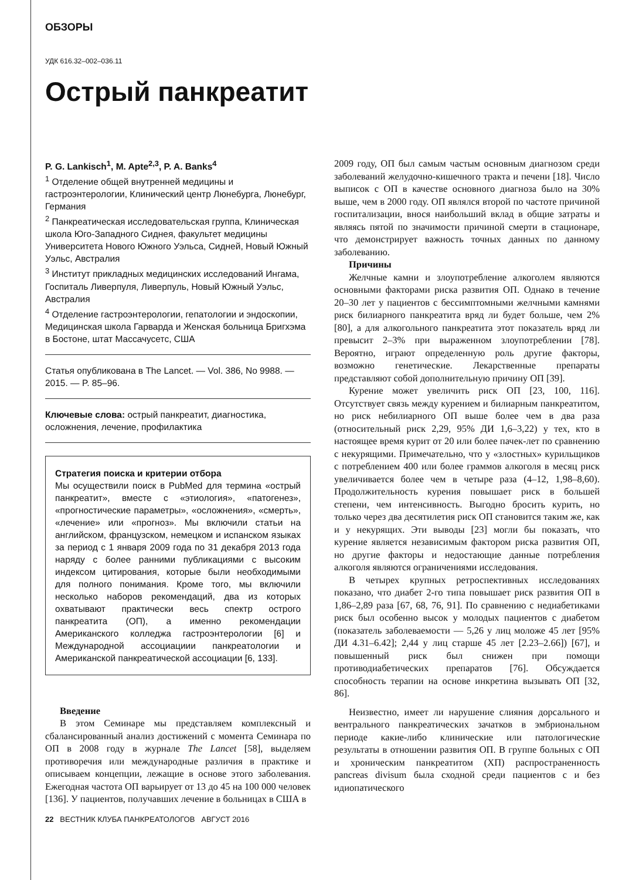ОБЗОРЫ
УДК 616.32–002–036.11
Острый панкреатит
P. G. Lankisch<sup>1</sup>, M. Apte<sup>2,3</sup>, P. A. Banks<sup>4</sup>
<sup>1</sup> Отделение общей внутренней медицины и гастроэнтерологии, Клинический центр Люнебурга, Люнебург, Германия
<sup>2</sup> Панкреатическая исследовательская группа, Клиническая школа Юго-Западного Сиднея, факультет медицины Университета Нового Южного Уэльса, Сидней, Новый Южный Уэльс, Австралия
<sup>3</sup> Институт прикладных медицинских исследований Ингама, Госпиталь Ливерпуля, Ливерпуль, Новый Южный Уэльс, Австралия
<sup>4</sup> Отделение гастроэнтерологии, гепатологии и эндоскопии, Медицинская школа Гарварда и Женская больница Бригхэма в Бостоне, штат Массачусетс, США
Статья опубликована в The Lancet. — Vol. 386, No 9988. — 2015. — P. 85–96.
Ключевые слова: острый панкреатит, диагностика, осложнения, лечение, профилактика
Стратегия поиска и критерии отбора
Мы осуществили поиск в PubMed для термина «острый панкреатит», вместе с «этиология», «патогенез», «прогностические параметры», «осложнения», «смерть», «лечение» или «прогноз». Мы включили статьи на английском, французском, немецком и испанском языках за период с 1 января 2009 года по 31 декабря 2013 года наряду с более ранними публикациями с высоким индексом цитирования, которые были необходимыми для полного понимания. Кроме того, мы включили несколько наборов рекомендаций, два из которых охватывают практически весь спектр острого панкреатита (ОП), а именно рекомендации Американского колледжа гастроэнтерологии [6] и Международной ассоциациии панкреатологии и Американской панкреатической ассоциации [6, 133].
Введение
В этом Семинаре мы представляем комплексный и сбалансированный анализ достижений с момента Семинара по ОП в 2008 году в журнале The Lancet [58], выделяем противоречия или международные различия в практике и описываем концепции, лежащие в основе этого заболевания. Ежегодная частота ОП варьирует от 13 до 45 на 100 000 человек [136]. У пациентов, получавших лечение в больницах в США в
2009 году, ОП был самым частым основным диагнозом среди заболеваний желудочно-кишечного тракта и печени [18]. Число выписок с ОП в качестве основного диагноза было на 30% выше, чем в 2000 году. ОП являлся второй по частоте причиной госпитализации, внося наибольший вклад в общие затраты и являясь пятой по значимости причиной смерти в стационаре, что демонстрирует важность точных данных по данному заболеванию.
Причины
Желчные камни и злоупотребление алкоголем являются основными факторами риска развития ОП. Однако в течение 20–30 лет у пациентов с бессимптомными желчными камнями риск билиарного панкреатита вряд ли будет больше, чем 2% [80], а для алкогольного панкреатита этот показатель вряд ли превысит 2–3% при выраженном злоупотреблении [78]. Вероятно, играют определенную роль другие факторы, возможно генетические. Лекарственные препараты представляют собой дополнительную причину ОП [39].
Курение может увеличить риск ОП [23, 100, 116]. Отсутствует связь между курением и билиарным панкреатитом, но риск небилиарного ОП выше более чем в два раза (относительный риск 2,29, 95% ДИ 1,6–3,22) у тех, кто в настоящее время курит от 20 или более пачек-лет по сравнению с некурящими. Примечательно, что у «злостных» курильщиков с потреблением 400 или более граммов алкоголя в месяц риск увеличивается более чем в четыре раза (4–12, 1,98–8,60). Продолжительность курения повышает риск в большей степени, чем интенсивность. Выгодно бросить курить, но только через два десятилетия риск ОП становится таким же, как и у некурящих. Эти выводы [23] могли бы показать, что курение является независимым фактором риска развития ОП, но другие факторы и недостающие данные потребления алкоголя являются ограничениями исследования.
В четырех крупных ретроспективных исследованиях показано, что диабет 2-го типа повышает риск развития ОП в 1,86–2,89 раза [67, 68, 76, 91]. По сравнению с недиабетиками риск был особенно высок у молодых пациентов с диабетом (показатель заболеваемости — 5,26 у лиц моложе 45 лет [95% ДИ 4.31–6.42]; 2,44 у лиц старше 45 лет [2.23–2.66]) [67], и повышенный риск был снижен при помощи противодиабетических препаратов [76]. Обсуждается способность терапии на основе инкретина вызывать ОП [32, 86].
Неизвестно, имеет ли нарушение слияния дорсального и вентрального панкреатических зачатков в эмбриональном периоде какие-либо клинические или патологические результаты в отношении развития ОП. В группе больных с ОП и хроническим панкреатитом (ХП) распространенность pancreas divisum была сходной среди пациентов с и без идиопатического
22 ВЕСТНИК КЛУБА ПАНКРЕАТОЛОГОВ АВГУСТ 2016